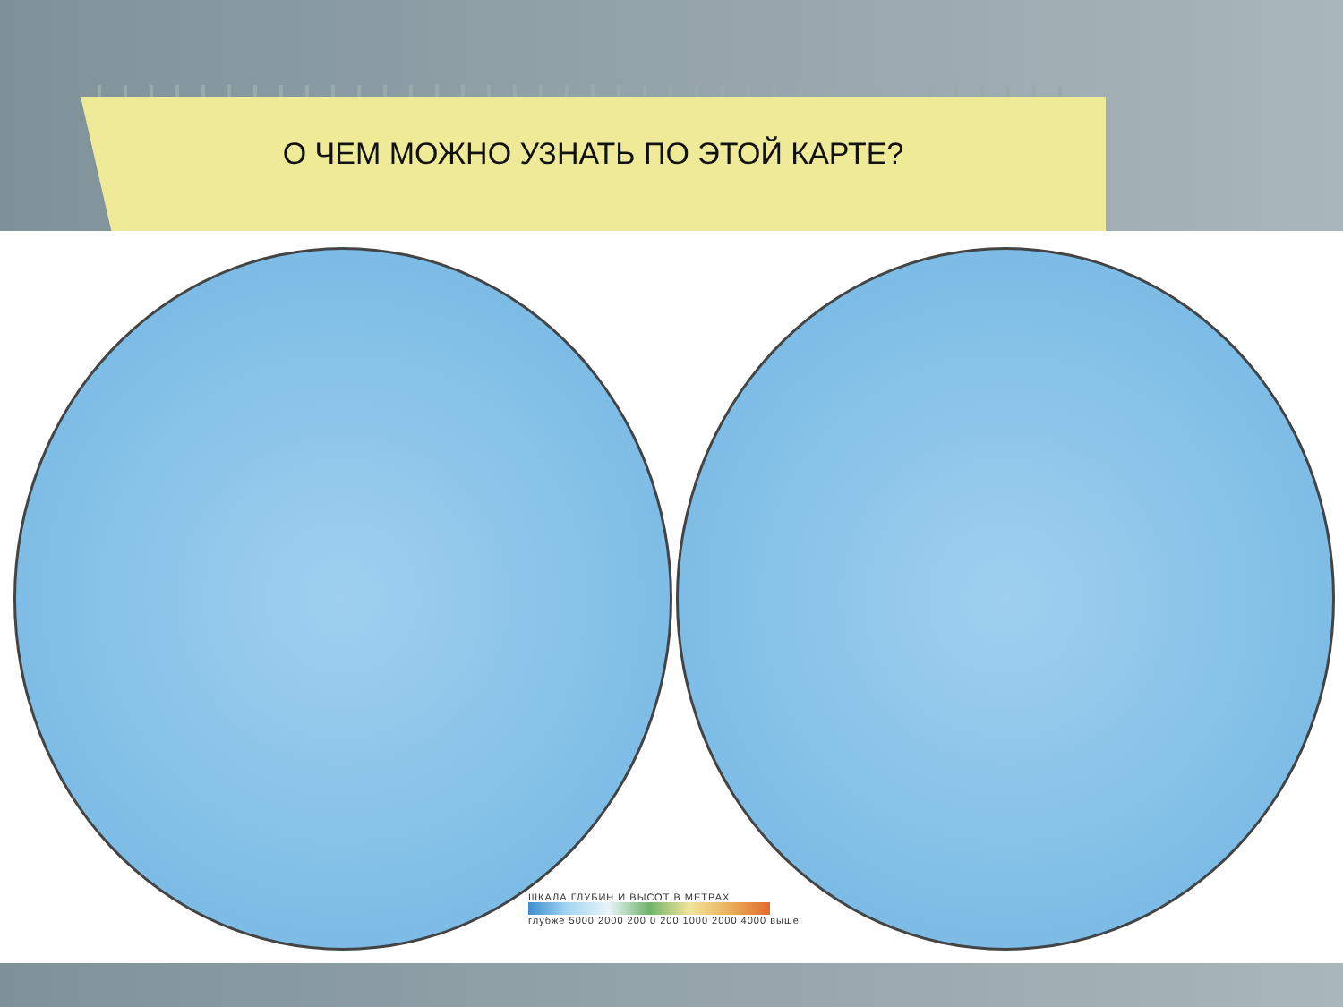О ЧЕМ МОЖНО УЗНАТЬ ПО ЭТОЙ КАРТЕ?
ШКАЛА ГЛУБИН И ВЫСОТ В МЕТРАХ
глубже 5000 2000 200 0 200 1000 2000 4000 выше